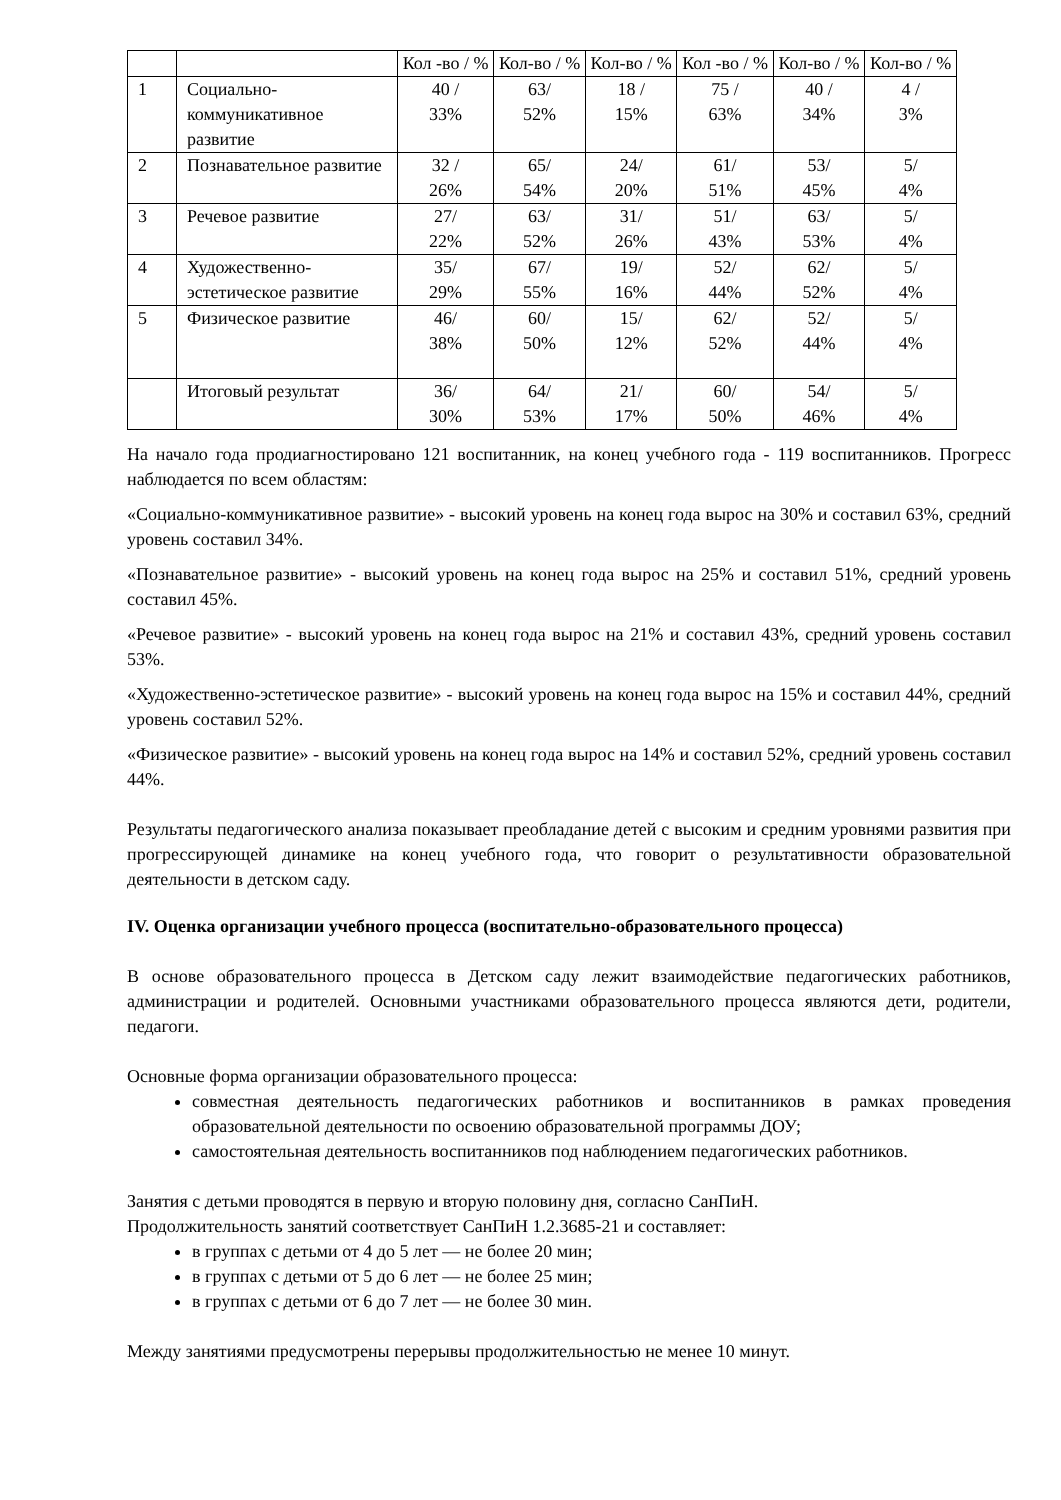| | | Кол -во / % | Кол-во / % | Кол-во / % | Кол -во / % | Кол-во / % | Кол-во / % |
| 1 | Социально-коммуникативное развитие | 40 / 33% | 63/ 52% | 18 / 15% | 75 / 63% | 40 / 34% | 4 / 3% |
| 2 | Познавательное развитие | 32 / 26% | 65/ 54% | 24/ 20% | 61/ 51% | 53/ 45% | 5/ 4% |
| 3 | Речевое развитие | 27/ 22% | 63/ 52% | 31/ 26% | 51/ 43% | 63/ 53% | 5/ 4% |
| 4 | Художественно-эстетическое развитие | 35/ 29% | 67/ 55% | 19/ 16% | 52/ 44% | 62/ 52% | 5/ 4% |
| 5 | Физическое развитие | 46/ 38% | 60/ 50% | 15/ 12% | 62/ 52% | 52/ 44% | 5/ 4% |
| | Итоговый результат | 36/ 30% | 64/ 53% | 21/ 17% | 60/ 50% | 54/ 46% | 5/ 4% |
На начало года продиагностировано 121 воспитанник, на конец учебного года - 119 воспитанников. Прогресс наблюдается по всем областям:
«Социально-коммуникативное развитие» - высокий уровень на конец года вырос на 30% и составил 63%, средний уровень составил 34%.
«Познавательное развитие» - высокий уровень на конец года вырос на 25% и составил 51%, средний уровень составил 45%.
«Речевое развитие» - высокий уровень на конец года вырос на 21% и составил 43%, средний уровень составил 53%.
«Художественно-эстетическое развитие» - высокий уровень на конец года вырос на 15% и составил 44%, средний уровень составил 52%.
«Физическое развитие» - высокий уровень на конец года вырос на 14% и составил 52%, средний уровень составил 44%.
Результаты педагогического анализа показывает преобладание детей с высоким и средним уровнями развития при прогрессирующей динамике на конец учебного года, что говорит о результативности образовательной деятельности в детском саду.
IV. Оценка организации учебного процесса (воспитательно-образовательного процесса)
В основе образовательного процесса в Детском саду лежит взаимодействие педагогических работников, администрации и родителей. Основными участниками образовательного процесса являются дети, родители, педагоги.
Основные форма организации образовательного процесса:
совместная деятельность педагогических работников и воспитанников в рамках проведения образовательной деятельности по освоению образовательной программы ДОУ;
самостоятельная деятельность воспитанников под наблюдением педагогических работников.
Занятия с детьми проводятся в первую и вторую половину дня, согласно СанПиН.
Продолжительность занятий соответствует СанПиН 1.2.3685-21 и составляет:
в группах с детьми от 4 до 5 лет — не более 20 мин;
в группах с детьми от 5 до 6 лет — не более 25 мин;
в группах с детьми от 6 до 7 лет — не более 30 мин.
Между занятиями предусмотрены перерывы продолжительностью не менее 10 минут.